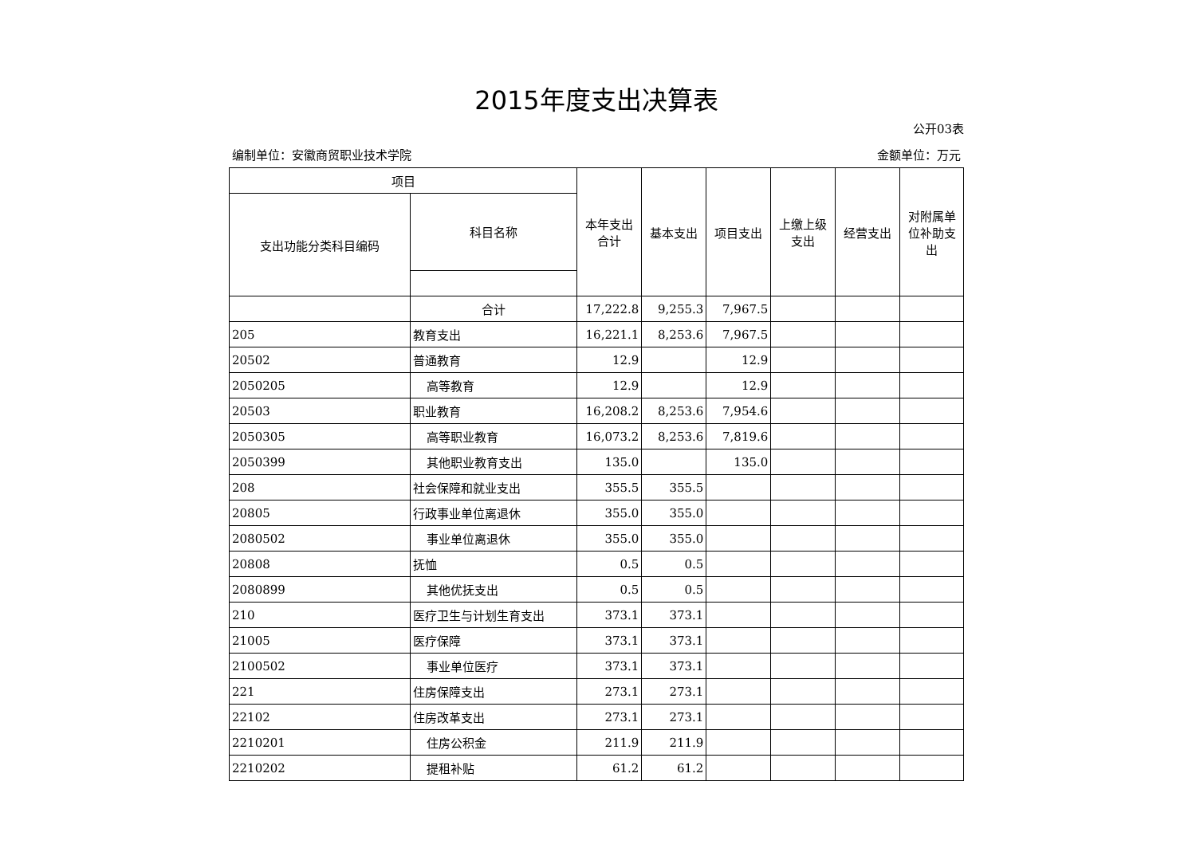2015年度支出决算表
公开03表
编制单位：安徽商贸职业技术学院 金额单位：万元
| 项目 | | 本年支出合计 | 基本支出 | 项目支出 | 上缴上级支出 | 经营支出 | 对附属单位补助支出 |
| --- | --- | --- | --- | --- | --- | --- | --- |
| 支出功能分类科目编码 | 科目名称 | | | | | | |
| | 合计 | 17,222.8 | 9,255.3 | 7,967.5 | | | |
| 205 | 教育支出 | 16,221.1 | 8,253.6 | 7,967.5 | | | |
| 20502 | 普通教育 | 12.9 | | 12.9 | | | |
| 2050205 | 高等教育 | 12.9 | | 12.9 | | | |
| 20503 | 职业教育 | 16,208.2 | 8,253.6 | 7,954.6 | | | |
| 2050305 | 高等职业教育 | 16,073.2 | 8,253.6 | 7,819.6 | | | |
| 2050399 | 其他职业教育支出 | 135.0 | | 135.0 | | | |
| 208 | 社会保障和就业支出 | 355.5 | 355.5 | | | | |
| 20805 | 行政事业单位离退休 | 355.0 | 355.0 | | | | |
| 2080502 | 事业单位离退休 | 355.0 | 355.0 | | | | |
| 20808 | 抚恤 | 0.5 | 0.5 | | | | |
| 2080899 | 其他优抚支出 | 0.5 | 0.5 | | | | |
| 210 | 医疗卫生与计划生育支出 | 373.1 | 373.1 | | | | |
| 21005 | 医疗保障 | 373.1 | 373.1 | | | | |
| 2100502 | 事业单位医疗 | 373.1 | 373.1 | | | | |
| 221 | 住房保障支出 | 273.1 | 273.1 | | | | |
| 22102 | 住房改革支出 | 273.1 | 273.1 | | | | |
| 2210201 | 住房公积金 | 211.9 | 211.9 | | | | |
| 2210202 | 提租补贴 | 61.2 | 61.2 | | | | |